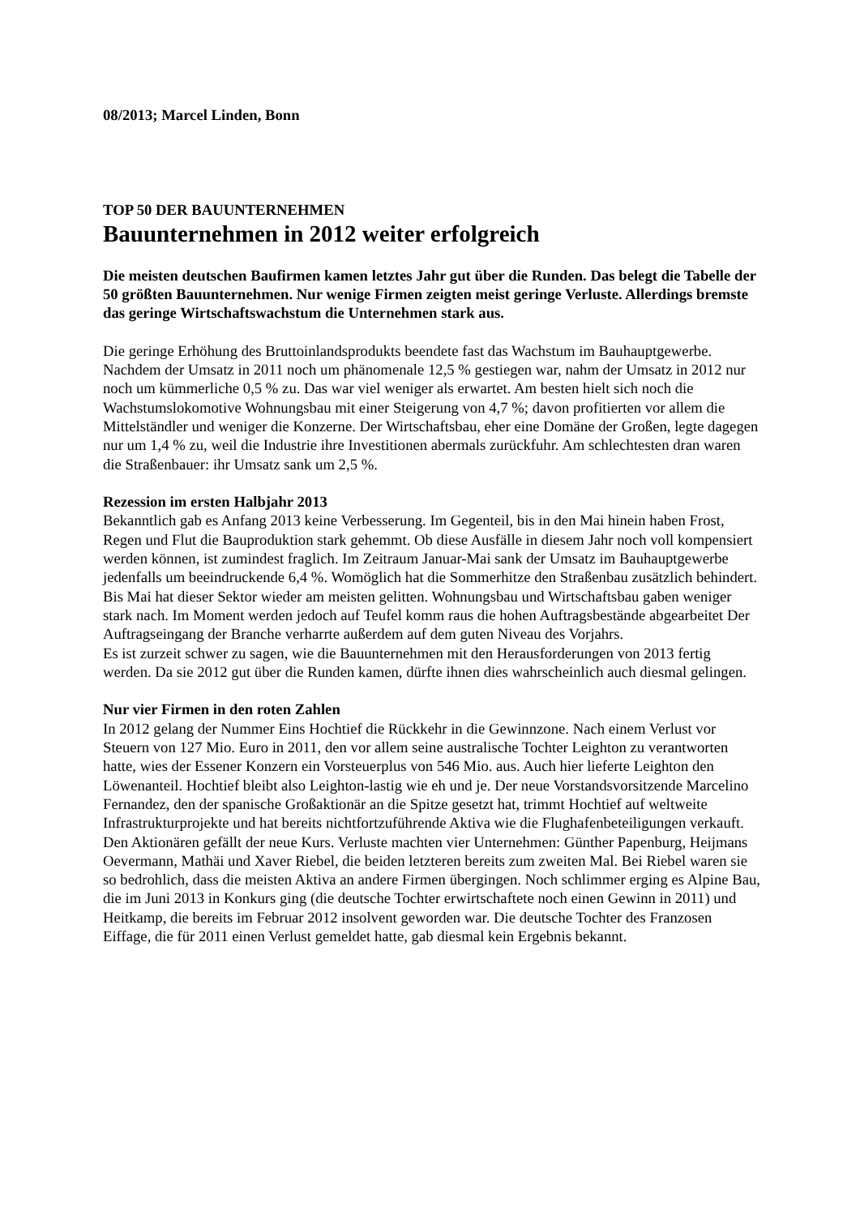08/2013; Marcel Linden, Bonn
TOP 50 DER BAUUNTERNEHMEN
Bauunternehmen in 2012 weiter erfolgreich
Die meisten deutschen Baufirmen kamen letztes Jahr gut über die Runden. Das belegt die Tabelle der 50 größten Bauunternehmen. Nur wenige Firmen zeigten meist geringe Verluste. Allerdings bremste das geringe Wirtschaftswachstum die Unternehmen stark aus.
Die geringe Erhöhung des Bruttoinlandsprodukts beendete fast das Wachstum im Bauhauptgewerbe. Nachdem der Umsatz in 2011 noch um phänomenale 12,5 % gestiegen war, nahm der Umsatz in 2012 nur noch um kümmerliche 0,5 % zu. Das war viel weniger als erwartet. Am besten hielt sich noch die Wachstumslokomotive Wohnungsbau mit einer Steigerung von 4,7 %; davon profitierten vor allem die Mittelständler und weniger die Konzerne. Der Wirtschaftsbau, eher eine Domäne der Großen, legte dagegen nur um 1,4 % zu, weil die Industrie ihre Investitionen abermals zurückfuhr. Am schlechtesten dran waren die Straßenbauer: ihr Umsatz sank um 2,5 %.
Rezession im ersten Halbjahr 2013
Bekanntlich gab es Anfang 2013 keine Verbesserung. Im Gegenteil, bis in den Mai hinein haben Frost, Regen und Flut die Bauproduktion stark gehemmt. Ob diese Ausfälle in diesem Jahr noch voll kompensiert werden können, ist zumindest fraglich. Im Zeitraum Januar-Mai sank der Umsatz im Bauhauptgewerbe jedenfalls um beeindruckende 6,4 %. Womöglich hat die Sommerhitze den Straßenbau zusätzlich behindert. Bis Mai hat dieser Sektor wieder am meisten gelitten. Wohnungsbau und Wirtschaftsbau gaben weniger stark nach. Im Moment werden jedoch auf Teufel komm raus die hohen Auftragsbestände abgearbeitet Der Auftragseingang der Branche verharrte außerdem auf dem guten Niveau des Vorjahrs.
Es ist zurzeit schwer zu sagen, wie die Bauunternehmen mit den Herausforderungen von 2013 fertig werden. Da sie 2012 gut über die Runden kamen, dürfte ihnen dies wahrscheinlich auch diesmal gelingen.
Nur vier Firmen in den roten Zahlen
In 2012 gelang der Nummer Eins Hochtief die Rückkehr in die Gewinnzone. Nach einem Verlust vor Steuern von 127 Mio. Euro in 2011, den vor allem seine australische Tochter Leighton zu verantworten hatte, wies der Essener Konzern ein Vorsteuerplus von 546 Mio. aus. Auch hier lieferte Leighton den Löwenanteil. Hochtief bleibt also Leighton-lastig wie eh und je. Der neue Vorstandsvorsitzende Marcelino Fernandez, den der spanische Großaktionär an die Spitze gesetzt hat, trimmt Hochtief auf weltweite Infrastrukturprojekte und hat bereits nichtfortzuführende Aktiva wie die Flughafenbeteiligungen verkauft. Den Aktionären gefällt der neue Kurs. Verluste machten vier Unternehmen: Günther Papenburg, Heijmans Oevermann, Mathäi und Xaver Riebel, die beiden letzteren bereits zum zweiten Mal. Bei Riebel waren sie so bedrohlich, dass die meisten Aktiva an andere Firmen übergingen. Noch schlimmer erging es Alpine Bau, die im Juni 2013 in Konkurs ging (die deutsche Tochter erwirtschaftete noch einen Gewinn in 2011) und Heitkamp, die bereits im Februar 2012 insolvent geworden war. Die deutsche Tochter des Franzosen Eiffage, die für 2011 einen Verlust gemeldet hatte, gab diesmal kein Ergebnis bekannt.